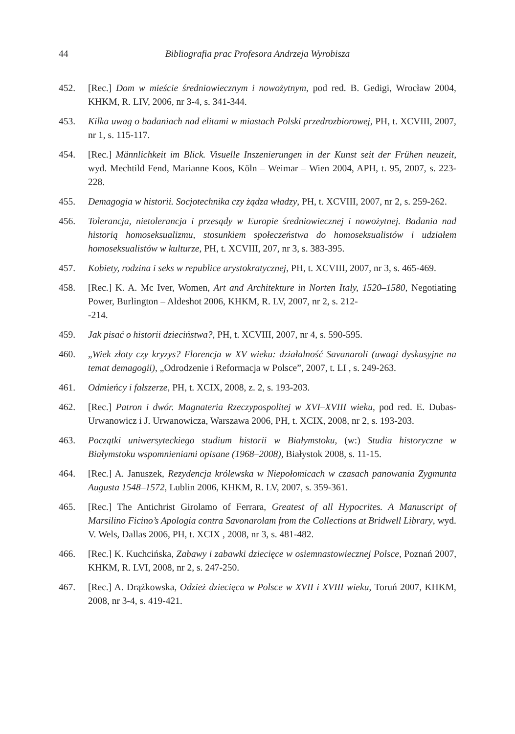44 Bibliografia prac Profesora Andrzeja Wyrobisza
452. [Rec.] Dom w mieście średniowiecznym i nowożytnym, pod red. B. Gedigi, Wrocław 2004, KHKM, R. LIV, 2006, nr 3-4, s. 341-344.
453. Kilka uwag o badaniach nad elitami w miastach Polski przedrozbiorowej, PH, t. XCVIII, 2007, nr 1, s. 115-117.
454. [Rec.] Männlichkeit im Blick. Visuelle Inszenierungen in der Kunst seit der Frühen neuzeit, wyd. Mechtild Fend, Marianne Koos, Köln – Weimar – Wien 2004, APH, t. 95, 2007, s. 223-228.
455. Demagogia w historii. Socjotechnika czy żądza władzy, PH, t. XCVIII, 2007, nr 2, s. 259-262.
456. Tolerancja, nietolerancja i przesądy w Europie średniowiecznej i nowożytnej. Badania nad historią homoseksualizmu, stosunkiem społeczeństwa do homoseksualistów i udziałem homoseksualistów w kulturze, PH, t. XCVIII, 207, nr 3, s. 383-395.
457. Kobiety, rodzina i seks w republice arystokratycznej, PH, t. XCVIII, 2007, nr 3, s. 465-469.
458. [Rec.] K. A. Mc Iver, Women, Art and Architekture in Norten Italy, 1520–1580, Negotiating Power, Burlington – Aldeshot 2006, KHKM, R. LV, 2007, nr 2, s. 212-
-214.
459. Jak pisać o historii dzieciństwa?, PH, t. XCVIII, 2007, nr 4, s. 590-595.
460. „Wiek złoty czy kryzys? Florencja w XV wieku: działalność Savanaroli (uwagi dyskusyjne na temat demagogii), „Odrodzenie i Reformacja w Polsce”, 2007, t. LI , s. 249-263.
461. Odmieńcy i fałszerze, PH, t. XCIX, 2008, z. 2, s. 193-203.
462. [Rec.] Patron i dwór. Magnateria Rzeczypospolitej w XVI–XVIII wieku, pod red. E. Dubas-Urwanowicz i J. Urwanowicza, Warszawa 2006, PH, t. XCIX, 2008, nr 2, s. 193-203.
463. Początki uniwersyteckiego studium historii w Białymstoku, (w:) Studia historyczne w Białymstoku wspomnieniami opisane (1968–2008), Białystok 2008, s. 11-15.
464. [Rec.] A. Januszek, Rezydencja królewska w Niepołomicach w czasach panowania Zygmunta Augusta 1548–1572, Lublin 2006, KHKM, R. LV, 2007, s. 359-361.
465. [Rec.] The Antichrist Girolamo of Ferrara, Greatest of all Hypocrites. A Manuscript of Marsilino Ficino’s Apologia contra Savonarolam from the Collections at Bridwell Library, wyd. V. Wels, Dallas 2006, PH, t. XCIX , 2008, nr 3, s. 481-482.
466. [Rec.] K. Kuchcińska, Zabawy i zabawki dziecięce w osiemnastowiecznej Polsce, Poznań 2007, KHKM, R. LVI, 2008, nr 2, s. 247-250.
467. [Rec.] A. Drążkowska, Odzież dziecięca w Polsce w XVII i XVIII wieku, Toruń 2007, KHKM, 2008, nr 3-4, s. 419-421.